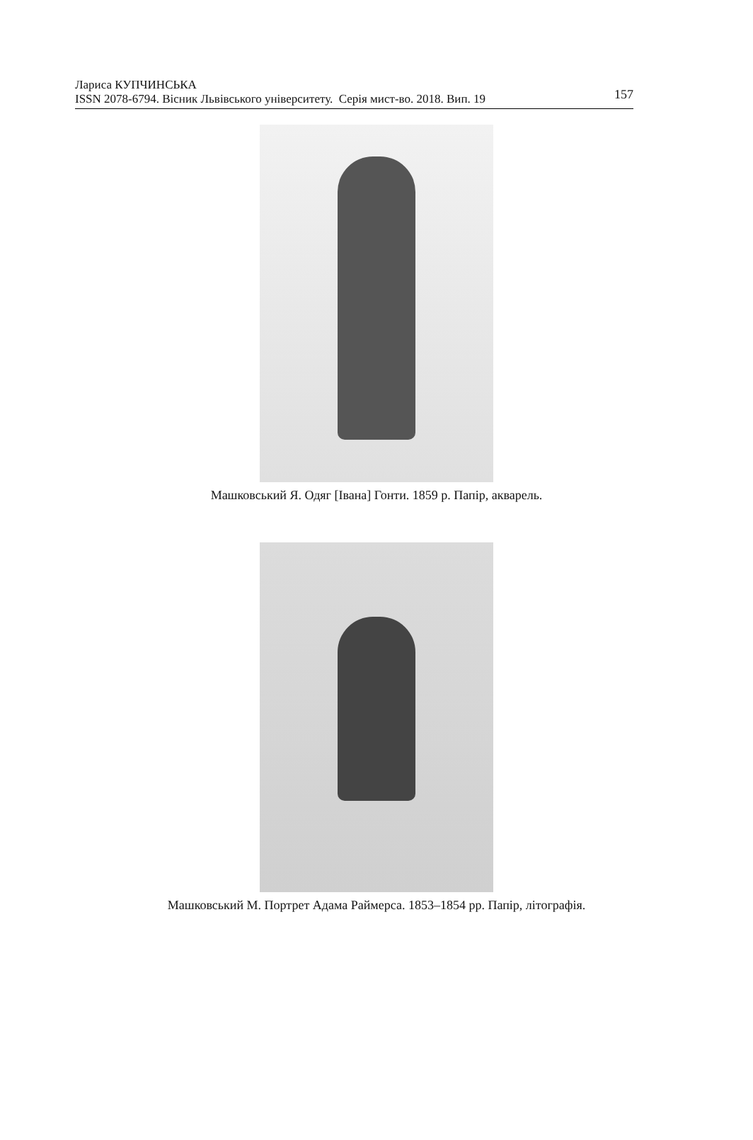Лариса КУПЧИНСЬКА
ISSN 2078-6794. Вісник Львівського університету. Серія мист-во. 2018. Вип. 19
157
Машковський Я. Одяг [Івана] Гонти. 1859 р. Папір, акварель.
Машковський М. Портрет Адама Раймерса. 1853–1854 рр. Папір, літографія.